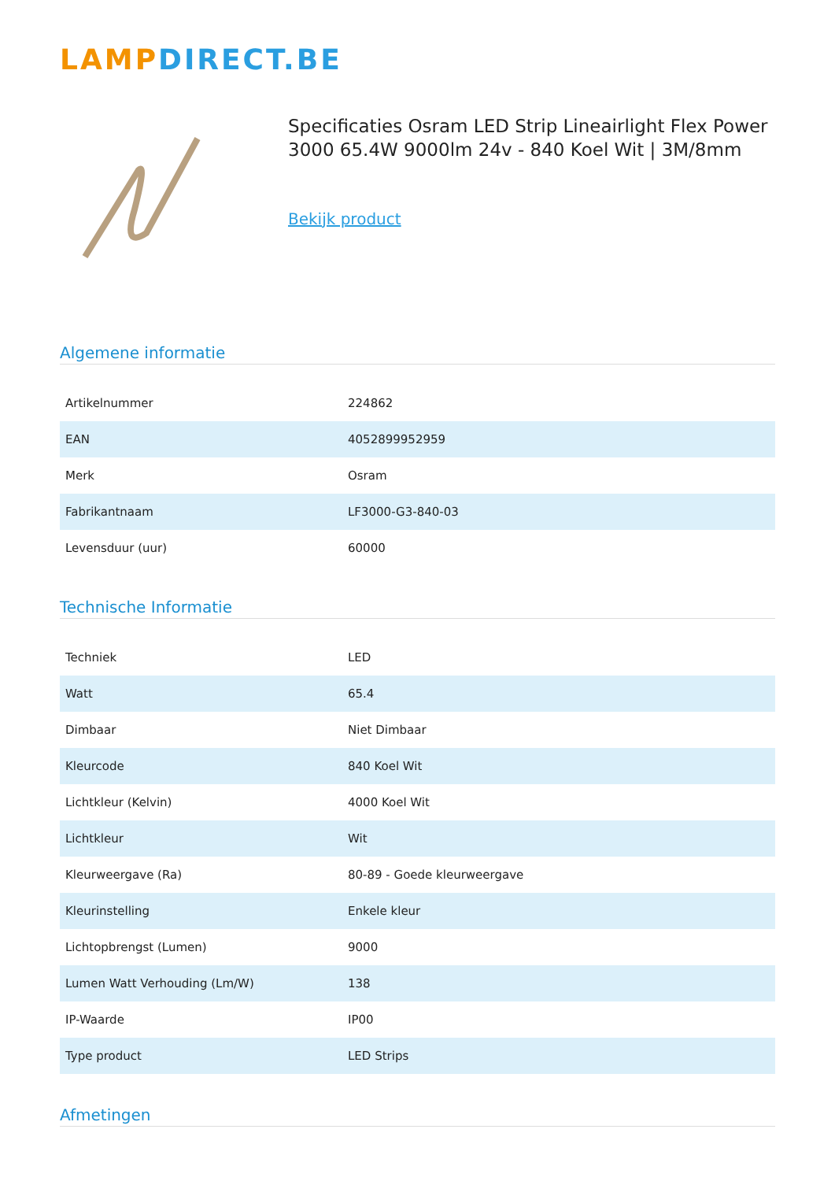LAMP DIRECT.BE
Specificaties Osram LED Strip Lineairlight Flex Power 3000 65.4W 9000lm 24v - 840 Koel Wit | 3M/8mm
Bekijk product
Algemene informatie
| Artikelnummer | 224862 |
| EAN | 4052899952959 |
| Merk | Osram |
| Fabrikantnaam | LF3000-G3-840-03 |
| Levensduur (uur) | 60000 |
Technische Informatie
| Techniek | LED |
| Watt | 65.4 |
| Dimbaar | Niet Dimbaar |
| Kleurcode | 840 Koel Wit |
| Lichtkleur (Kelvin) | 4000 Koel Wit |
| Lichtkleur | Wit |
| Kleurweergave (Ra) | 80-89 - Goede kleurweergave |
| Kleurinstelling | Enkele kleur |
| Lichtopbrengst (Lumen) | 9000 |
| Lumen Watt Verhouding (Lm/W) | 138 |
| IP-Waarde | IP00 |
| Type product | LED Strips |
Afmetingen